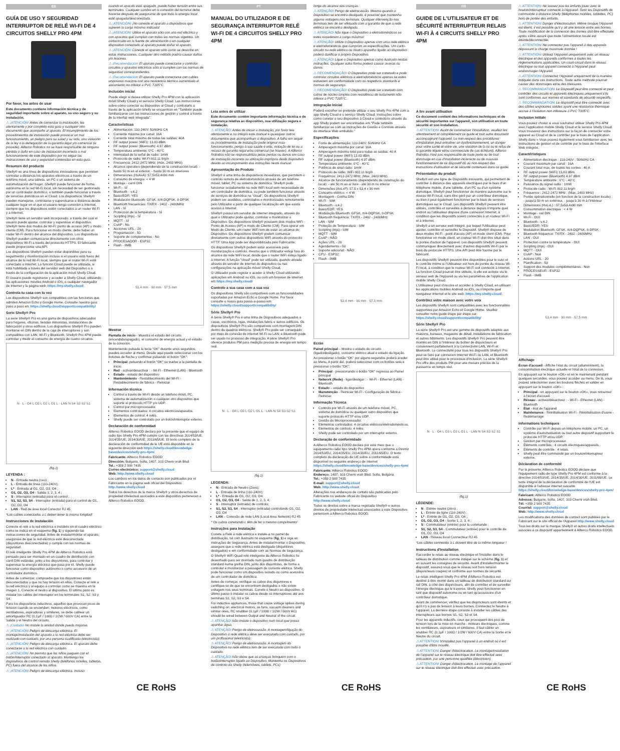ES
GUÍA DE USO Y SEGURIDAD INTERRUPTOR DE RELÉ WI-FI DE 4 CIRCUITOS SHELLY PRO 4PM
Por favor, lea antes de usar
Este documento contiene información técnica y de seguridad importante sobre el aparato, su uso seguro y su instalación.
⚠ ¡ATENCIÓN! Antes de comenzar la instalación, lea atentamente y por completo esta guía y cualquier otro documento que acompañe al aparato. El incumplimiento de los procedimientos de instalación puede provocar un mal funcionamiento, un peligro para su salud y su vida, una violación de la ley o la denegación de la garantía legal y/o comercial (si procede). Allterco Robotics no se hace responsable de ninguna pérdida o daño en caso de instalación incorrecta o mal funcionamiento de este dispositivo por no seguir las instrucciones de uso y seguridad contenidas en esta guía.
Resumen del producto
Shelly® es una línea de dispositivos innovadores que permiten controlar a distancia los aparatos eléctricos a través de un teléfono móvil, una tableta, un PC o un sistema de automatización del hogar. Shelly® puede funcionar de forma autónoma en la red Wi-Fi local, sin necesidad de ser gestionado por un controlador domótico, o también puede funcionar a través de servicios domóticos en el Cloud. Los dispositivos Shelly® pueden manejarse, controlarse y supervisarse a distancia desde cualquier lugar en el que el usuario tenga conexión a Internet, siempre que los dispositivos estén conectados a un router Wi-Fi y a Internet.
Shelly® tiene un servidor web incorporado, a través del cual el usuario puede ajustar, controlar y supervisar el dispositivo. Shelly® tiene dos modos de Wi-Fi: punto de acceso (AP) y modo cliente (CM). Para funcionar en modo cliente, debe haber un router Wi-Fi dentro del alcance del dispositivo. Los dispositivos Shelly® pueden comunicarse directamente con otros dispositivos Wi-Fi a través del protocolo HTTPS. El fabricante puede proporcionar una API.
Los dispositivos Shelly® pueden estar disponibles para su seguimiento y monitorización incluso si el usuario está fuera del alcance de la red Wi-Fi local, siempre que el router Wi-Fi esté conectado a Internet. La función Cloud puede se utilizada, si está habilitada a través del servidor web del Dispositivo o a través de la configuración de la aplicación móvil Shelly Cloud.
El Usuario puede registrarse y acceder a Shelly Cloud, utilizando las aplicaciones móviles Android o iOS, o cualquier navegador de Internet y la página web: https://my.shelly.cloud/.
Controla tu casa con tu voz
Los dispositivos Shelly® son compatibles con las funciones que admiten Amazon Echo y Google Home. Consulte nuestra guía paso a paso en: https://shelly.cloud/support/compatibility/
Serie Shelly® Pro
La serie Shelly® Pro es una gama de dispositivos adecuados para hogares, oficinas, tiendas minoristas, instalaciones de fabricación y otros edificios. Los dispositivos Shelly® Pro pueden montarse en DIN dentro de la caja de interruptores y son compatibles con LAN, Wi-Fi y Bluetooth. Shelly® Pro 4PM puede controlar y medir el consumo de energía de cuatro circuitos.
N · L · O4 L O3 L O2 L O1 L · LAN N S4 S3 S2 S1
(fig.1)
LEYENDA :
N - Entrada neutra (ceo) ;
L - Entrada de línea (110-240V);
L* - Entrada al O1, O2, O3, O4 ;
O1, O2, O3, O4 - Salida 1, 2, 3, 4 ;
S - Interruptor (entrada) para el control ;
S1, S2, S3, S4 - Interruptor (entrada) para el control de O1, O2, O3, O4
LAN - Red de área local Conector RJ 45
*Los cables conectados a L deben tener la misma longitud!
Instrucciones de instalación
Conecte el relé a la red eléctrica e instálelo en el cuadro eléctrico como se indica en el esquema (fig. 1) y siguiendo las instrucciones de seguridad. Antes de instalar/montar el aparato, asegúrese de que la red eléctrica esté desconectada (disyuntores desconectados) y cumpla con las normas de seguridad.
El relé inteligente Shelly Pro 4PM de Allterco Robotics está pensado para ser montado en un cuadro de distribución con carril DIN estándar, junto a los disyuntores, para controlar y supervisar la energía eléctrica que pasa por él. Shelly puede funcionar como dispositivo autónomo o como accesorio de un controlador domótico.
Antes de comenzar, compruebe que los disyuntores están desconectados y que no hay tensión en ellos. Conecte el relé a la red eléctrica y al equipo a controlar como se muestra en la imagen 1. Conecte el neutro al dispositivo. El último paso es instalar los cables del interruptor en los terminales S1, S2, S3 y S4.
Para los dispositivos inductivos, aquellos que provocan picos de tensión cuando se encienden: motores eléctricos, como ventiladores, aspiradoras y similares, se debe cablear un amortiguador RC (0,1μF / 100Ω / 1/2W / 600V CA) entre la Salida y el Neutro del circuito.
⚠ ¡Cuidado! No instale la unidad donde pueda mojarse.
⚠ ¡ATENCIÓN! Peligro de descarga eléctrica. El montaje/instalación del aparato a la red eléctrica debe ser realizado con cuidado, por una persona cualificada (electricista).
⚠ ¡ATENCIÓN! Peligro de descarga eléctrica. El aparato debe conectarse a la red eléctrica con cuidado.
⚠ ¡ATENCIÓN! No permita que los niños jueguen con el botón/interruptor conectado al aparato. Mantenga los dispositivos de control remoto Shelly (teléfonos móviles, tabletas, PC) fuera del alcance de los niños.
⚠ ¡ATENCIÓN! Peligro de descarga eléctrica. Incluso
cuando el aparato está apagado, puede haber tensión entre sus terminales. Cualquier cambio en la conexión del terminal debe hacerse después de asegurarse de que toda la energía local esté apagada/desconectada.
⚠ ¡ATENCIÓN! ¡No conecte el aparato a dispositivos que superen la carga máxima indicada!
⚠ ¡ATENCIÓN! Utilice el aparato sólo con una red eléctrica y con aparatos que cumplan con todas las normas vigentes. Un cortocircuito en la fuente de alimentación o en cualquier dispositivo conectado al aparato puede dañar el aparato.
⚠ ¡ATENCIÓN! Conecte el aparato sólo como se describe en estas instrucciones. Cualquier otro método podría causar daños y/o lesiones.
⚠ ¡Recomendación! El aparato puede conectarse y controlar circuitos y aparatos eléctricos sólo si cumplen con las normas de seguridad correspondientes.
⚠ ¡Recomendación! El aparato puede conectarse con cables unipolares macizos con una resistencia térmica aumentada al aislamiento no inferior a PVC T105°C.
Inclusión inicial
Puede elegir si desea utilizar Shelly Pro 4PM con la aplicación móvil Shelly Cloud y el servicio Shelly Cloud. Las instrucciones sobre cómo conectar su dispositivo al Cloud y controlarlo a través de la aplicación Shelly se encuentran en "También puede familiarizarse con las instrucciones de gestión y control a través de la interfaz web integrada".
Características
Alimentación: 110-240V; 50/60Hz CA
Corriente máxima por canal: 16A
Corriente total máxima de todas las salidas: 40A
RF output power (WiFi): 13.83 dBm
RF output power (Bluetooth): 4.97 dBm
Temperatura ambiente: 0°C - 40°C
Intensidad de la señal de radio: 1mW
Protocolo de radio: Wi-Fi 802.11 b/g/n
Frecuencia: 2412-2472 MHz; (máx. 2483 MHz)
Alcance operativo (dependiendo de la construcción local): - hasta 50 m en el exterior, - hasta 30 m en interiores
Dimensiones (HxAxA): 57,5x53,4x90 mm
Consumo de energía: < 4 W
Montaje - carril DIN
Wi-Fi - SÍ
Bluetooth - v.4.2
Basic/EDR: YES
Modulación bluetooth: GFSK, π/4-DQPSK, 8-DPSK
Bluetooth frecuencias: TX/RX - 2402 - 2480MHz
LAN - SÍ
Protección de la temperatura - SÍ
Scripting (mjs) - SÍ
MQTT - SÍ
CoAP - No
Acciones URL - 20
Programación - 50
Soporte de complementos - No
PROCESADOR - ESP32
Flash - 8MB
53,4 mm · 90 mm · 57,5 mm
Mostrar
Pantalla de inicio - Muestra el estado del circuito (encendido/apagado), el consumo de energía actual y el estado de la conexión.
Manteniendo pulsada la tecla "OK" durante unos segundos, puedes acceder al menú. Desde aquí puede seleccionar con los botones de flecha y confirmar pulsando el botón "OK":
Principal: pulsando el botón "OK" se vuelve a la pantalla de inicio.
Red - activar/desactivar : - Wi-Fi - Ethernet (LAN) - Bluetooth
Estado - estado del dispositivo
Mantenimiento - Restablecimiento del Wi-Fi - Restablecimiento de fábrica - Reiniciar
Información técnica
Control a través de Wi-Fi desde un teléfono móvil, PC, sistema de automatización o cualquier otro dispositivo que soporte el protocolo HTTP y/o UDP.
Control por microprocesador.
Elementos controlados: 4 circuitos eléctricos/aparatos.
Elementos de control: 4 relés.
Shelly puede ser controlado por un botón/interruptor externo.
Declaración de conformidad
Allterco Robotics EOOD declara por la presente que el equipo de radio tipo Shelly Pro 4PM cumple con las directivas 2014/53/UE, 2014/35/UE, 2014/30/UE, 2011/65/UE. El texto completo de la declaración de conformidad de la UE está disponible en la siguiente dirección web https://shelly.cloud/knowledge-base/devices/shelly-pro-4pm/
Fabricante: Allterco Robotics EOOD
Dirección: Bulgaria, Sofia, 1407, 103 Cherni vrah Blvd.
Tel.: +359 2 988 7435
Correo electrónico: support@shelly.cloud
Web: http://www.shelly.cloud
Los cambios en los datos de contacto son publicados por el Fabricante en la página web oficial del Dispositivo http://www.shelly.cloud
Todos los derechos de la marca Shelly® y otros derechos de propiedad intelectual asociados a este dispositivo pertenecen a Allterco Robotics EOOD.
PT
MANUAL DO UTILIZADOR E DE SEGURANÇA INTERRUPTOR RELÉ WI-FI DE 4 CIRCUITOS SHELLY PRO 4PM
Leia antes de utilizar
Este documento contém importante informação técnica e de segurança relativa ao dispositivo, sua utilização segura e instalação.
⚠ ATENÇÃO! Antes de iniciar a instalação, por favor leia atentamente e na íntegra este manual e quaisquer outros documentos que acompanham o dispositivo. A falha em seguir os procedimentos de instalação pode originar mau funcionamento, perigo à sua saúde e vida, violação de lei ou a recusa de garantia legal e/ou comercial (se houver). A Allterco Robotics não se responsabiliza pelas perdas ou danos em caso de instalação incorreta ou utilização imprópria deste dispositivo devido ao incumprimento das instruções neste manual.
Apresentação do Produto
Shelly® é uma linha de dispositivos inovadores, que permitem o controlo remoto de eletrodomésticos através de um telefone móvel, tablet, PC ou sistema de domótica. Shelly® pode funcionar isoladamente na rede WiFi local sem necessidade de um controlador de domótica, ou pode também funcionar através de serviços de domótica na "cloud". Os dispositivos Shelly® podem ser acedidos, controlados e monitorizados remotamente pelo Utilizador a partir de qualquer localização em que exista acesso à Internet.
Shelly® possui um servidor de internet integrado, através do qual o Utilizador pode ajustar, controlar e monitorizar o Dispositivo. Os dispositivos Shelly® possuem dois modos WiFi - Ponto de Acesso (AP) e modo de Cliente (CM). Para operar em Modo de Cliente, um router WiFi tem de estar ao alcance do Dispositivo. Os dispositivos Shelly® podem comunicar diretamente com outros dispositivos WiFi através do protocolo HTTP. Uma App pode ser disponibilizada pelo Fabricante.
Os dispositivos Shelly® podem estar acessíveis para monitorização e controlo, mesmo que o Utilizador esteja fora do alcance da rede WiFi local, desde que o router WiFi esteja ligado à Internet. A função "cloud" pode ser utilizada, quando ativada através do servidor de internet do dispositivo ou nas configurações na aplicação móvel Shelly Cloud.
O Utilizador pode registar e aceder à Shelly Cloud utilizando aplicações em Android ou iOS, ou com um browser de internet em https://my.shelly.cloud/
Controle a sua casa com a sua voz
Os dispositivos Shelly são compatíveis com as funcionalidades suportadas por Amazon Echo e Google Home. Por favor consulte o nosso guia passo-a-passo em: https://shelly.cloud/support/compatibility/
Série Shelly® Pro
A Série Shelly® Pro é uma linha de Dispositivos adequados a casas, escritórios, lojas, instalações fabris e outros edifícios. Os dispositivos Shelly® Pro são compatíveis com montagem DIN dentro de quadros elétricos. Shelly® Pro pode ser conseguido por meio de conexão de internet Wi-Fi ou LAN, e Bluetooth pode ser usado no processo de integração. A série Shelly® Pro oferece produtos PM para medição precisa de energia em tempo real.
N · L · O4 L O3 L O2 L O1 L · LAN N S4 S3 S2 S1
(fig.1)
LEGENDA:
N - Entrada de Neutro (Zero);
L - Entrada de linha (110-240V);
L* - Entrada de O1, O2, O3, O4;
O1, O2, O3, O4 - Saída de 1, 2, 3, 4;
S - Interruptor (entrada) de controlo;
S1, S2, S3, S4 - Interruptor (entrada) controlando O1, O2, O3, O4
LAN – Conexão de rede LAN (Local Area Network) RJ 45
* Os cabos conetando L têm de ter o mesmo comprimento!
Instruções para Instalação
Conete a Relé à rede elétrica e instale-a no painel de distribuição, tal com ilustrado no esquema (fig. 1) e siga as Instruções de Segurança. Antes de instalar/montar o Dispositivo, assegure que a rede elétrica está desligada (disjuntores desligados) e em conformidade com as Normas de Segurança.
O Shelly® WiFi Quad relé inteligente da Allterco Robotics foi desenhado para ser montado num quadro de distribuição standard numa grelha DIN, junto dos disjuntores, de forma a controlar e monitorizar a passagem de corrente elétrica. Shelly pode funcionar como um dispositivo isolado ou como acessório de um controlador de domótica.
Antes de começar, verifique os cabos dos disjuntores e certifique-se de que se encontram desligados e não existe voltagem nos seus terminais. Conete o Neutro ao dispositivo. O último passo é instalar os cabos desde os interruptores até aos terminais S1, S2, S3 e S4.
For inductive appliances, those that cause voltage spikes during switching on: electrical motors, as fans, vacuum cleaners and similar ones, RC snubber (0.1μF / 100Ω / 1/2W / 600V AC) should be wired between Output and Neutral of the circuit.
⚠ ATENÇÃO! Não instale o dispositivo num local que possa apanhar água.
⚠ ATENÇÃO! Perigo de eletrocussão. A montagem/ligação do Dispositivo à rede elétrica deve ser executada com cuidado, por um profissional (eletricista).
⚠ ATENÇÃO! Perigo de eletrocussão. A montagem do Dispositivo na rede elétrica tem de ser executada com todo o cuidado.
⚠ ATENÇÃO! Não deixe que as crianças brinquem com o botão/interruptor ligado ao Dispositivo. Mantenha os Dispositivos de controlo da Shelly (telemóveis, tablets, PCs)
longe do alcance das crianças.
⚠ ATENÇÃO! Perigo de eletrocussão. Mesmo quando o Dispositivo se encontra desligado, é possível que mantenha alguma voltagem nos terminais. Qualquer intervenção nos terminais tem de ser efetuada com a garantia de que a rede elétrica se encontra desligada.
⚠ ATENÇÃO! Não ligue o Dispositivo a eletrodomésticos se estes excederem a carga máxima!
⚠ ATENÇÃO! Utilize o Dispositivo apenas com uma rede elétrica e eletrodomésticos que cumpram as especificações. Um curto-circuito na rede elétrica ou noutro aparelho ligado ao dispositivo poderá danificar o próprio Dispositivo.
⚠ ATENÇÃO! Ligue o Dispositivo apenas como ilustrado nestas instruções. Qualquer outra forma poderá causar avarias ou danos.
⚠ RECOMENDAÇÃO! O Dispositivo pode ser conetado e pode controlar circuitos elétricos e eletrodomésticos apenas se estes estiverem em conformidade com os respetivos standards e normas de segurança.
⚠ RECOMENDAÇÃO! O Dispositivo pode ser conetado com cabos de núcleo simples com resistência de isolamento não inferior a PVC T105°C.
Integração Inicial
Poderá escolher se pretende utilizar o seu Shelly Pro 4PM com a app Shelly Cloud e o serviço Shelly Cloud. Instruções sobre como conetar o seu dispositivo à Cloud e controlá-lo através da app Shelly podem ser encontradas em "Pode também familiarizar-se com as instruções de Gestão e Controlo através do interface Web embutido."
Especificações
Fonte de alimentação: 110-240V; 50/60Hz CA
Amperagem máxima por canal: 16A
Amperagem máxima total para todas as saídas: 40 A
RF output power (WiFi) 13.83 dBm
RF output power (Bluetooth) 4.97 dBm
Temperatura ambiente: 0°C - 40°C
Potência de sinal rádio: 1mW
Protocolo de rádio: WiFi 802.11 b/g/n
Frequência: 2412-2472 MHz; (Max. 2483 MHz)
Alcance de funcionamento (dependendo da construção do local): - até 50 m ao ar livre - até 30 m no interior
Dimensões (AxLxP): 57,5 x 53,4 x 90 mm
Consumo elétrico: < 4 W
Montagem - Grelha DIN
Wi-Fi - SIM
Bluetooth - v.4.2
Basic/EDR: YES
Modulação Bluetooth: GFSK, π/4-DQPSK, 8-DPSK
Bluetooth frequência: TX/RX - 2402 - 2480MHz
LAN - SIM
Proteção de Temperatura - SIM
Scripting (mjs) - SIM
MQTT - SIM
CoAP - NÃO
Ações URL - 20
Agendamento - 50
Suporte adicional - NÃO
CPU - ESP32
Flash - 8MB
53,4 mm · 90 mm · 57,5 mm
Ecrán
Painel principal – Mostra o estado do circuito (ligado/desligado), consumo elétrico atual e estado da ligação.
Ao pressionar o botão "OK" por alguns segundos poderá aceder ao Menu. A partir daí, poderá selecionar com os botões seta e pressionar o botão "OK":
Principal - pressionando o botão "OK" regressa ao Painel principal
Network (Rede) - ligar/desligar : - Wi-Fi - Ethernet (LAN) - Bluetooth
Estado – estado do dispositivo
Manutenção - Reiniciar Wi-Fi - Configuração de fábrica - Reiniciar
Informação Técnica
Controlo por Wi-Fi através de um telefone móvel, PC, sistema de domótica ou qualquer outro dispositivo que suporte protocolo HTTP e/ou UDP.
Gestão do Microprocessador.
Elementos controlados: 4 circuitos elétricos/eletrodomésticos.
Elementos de controlo: 4 relés.
Shelly pode ser controlado por um interruptor externo.
Declaração de conformidade
A Allterco Robotics EOOD declara por este meio que o equipamento rádio tipo Shelly Pro 4PM opera conforme a Diretriz 2014/53/EU, 2014/35/EU, 2014/30/EU, 2011/65/EU. O texto completo da declaração de UE sobre a conformidade está disponível no seguinte endereço de internet https://shelly.cloud/knowledge-base/devices/shelly-pro-4pm/
Fabricante: Allterco Robotics EOOD
Endereço: 1407, 103 Cherni vrah Blvd. Sofia, Bulgária
Tel.: +359 2 988 7435
E-mail: support@shelly.cloud
Web: http://www.shelly.cloud
Alterações nos endereços de contato são publicadas pelo Fabricante no website oficial do Dispositivo http://www.shelly.cloud
Todos os direitos sobre a marca registada Shelly® e outros direitos de propriedade intelectual associados a este Dispositivo pertencem a Allterco Robotics EOOD.
FR
GUIDE DE L'UTILISATEUR ET DE SÉCURITÉ INTERRUPTEUR RELAIS WI-FI À 4 CIRCUITS SHELLY PRO 4PM
A lire avant utilisation
Ce document contient des informations techniques et de sécurité importantes sur l'appareil, son utilisation en toute sécurité et son installation.
⚠ ATTENTION! Avant de commencer l'installation, veuillez lire attentivement et complètement ce guide et tout autre document accompagnant l'appareil. Le non-respect des procédures d'installation peut entraîner un dysfonctionnement, un danger pour votre santé et votre vie, une violation de la loi ou le refus de la garantie légale et/ou commerciale (le cas échéant). Allterco Robotics n'est pas responsable de toute perte ou de tout dommage en cas d'installation incorrecte ou de mauvais fonctionnement de ce dispositif dû au non-respect des instructions d'utilisation et de sécurité contenues dans ce guide.
Présentation du produit
Shelly® est une ligne de Dispositifs innovants, qui permettent de contrôler à distance des appareils électriques par le biais d'un téléphone mobile, d'une tablette, d'un PC ou d'un système domotique. Shelly® peut fonctionner de manière autonome sur le réseau Wi-Fi local, sans être géré par un contrôleur domotique, ou bien il peut également fonctionner par le biais de services domotiques sur le Cloud. Les dispositifs Shelly® peuvent être utilisés, contrôlés et surveillés à distance depuis n'importe quel endroit où l'utilisateur dispose d'une connexion Internet, à condition que les dispositifs soient connectés à un routeur Wi-Fi et à Internet.
Shelly® a un serveur web intégré, par lequel l'Utilisateur peut ajuster, contrôler et surveiller le Dispositif. Shelly® dispose de deux modes Wi-Fi - point d'accès (AP) et mode client (CM). Pour fonctionner en mode client, un routeur Wi-Fi doit être situé dans la portée d'action de l'appareil. Les dispositifs Shelly® peuvent communiquer directement avec d'autres dispositifs Wi-Fi par le biais du protocole HTTPS. Une API peut être fournie par le fabricant.
Les dispositifs Shelly® peuvent être disponibles pour le suivi et le contrôle même si l'Utilisateur est hors de portée du réseau Wi-Fi local, à condition que le routeur Wi-Fi soit connecté à Internet. La fonction Cloud pourrait être utilisée, si elle est activée via le serveur web de l'Appareil ou via les paramètres de l'application mobile Shelly Cloud.
L'Utilisateur peut s'inscrire et accéder à Shelly Cloud, en utilisant les applications mobiles Android ou iOS, ou n'importe quel navigateur Internet et le site web: https://my.shelly.cloud/.
Contrôlez votre maison avec votre voix
Les dispositifs Shelly® sont compatibles avec les fonctionnalités supportées par Amazon Echo et Google Home. Veuillez consulter notre guide étape par étape sur: https://shelly.cloud/support/compatibility/
Série Shelly® Pro
La série Shelly® Pro est une gamme de dispositifs adaptés aux maisons, bureaux, magasins de détail, installations de fabrication et autres bâtiments. Les dispositifs Shelly® Pro peuvent être montés en DIN à l'intérieur du boîtier de disjoncteurs et conviennent parfaitement à la connectivité LAN, Wi-Fi et Bluetooth. La connectivité pour tous les dispositifs Shelly® Pro peut se faire par connexion Internet Wi-Fi ou LAN, et Bluetooth peut être utilisé pour le processus d'inclusion. La série Shelly® Pro offre des produits PM pour une mesure précise de la puissance en temps réel.
N · L · O4 L O3 L O2 L O1 L · LAN N S4 S3 S2 S1
(fig.1)
LÉGENDE:
N - Entrée neutre (zéro) ;
L - Entrée de ligne (110-240V) ;
L* - Entrée de O1, O2, O3, O4 ;
O1, O2, O3, O4 - Sortie 1, 2, 3, 4 ;
S - Commutateur (entrée) pour la commande ;
S1, S2, S3, S4 - Commutateur (entrée) pour le contrôle de O1, O2, O3, O4
LAN - Réseau local Connecteur RJ 45
*Les câbles connectés à L doivent être de la même longueur !
Instructions d'installation
Raccorder le relais au réseau électrique et l'installer dans le tableau de distribution comme indiqué sur le schéma (fig. 1) et en suivant les consignes de sécurité. Avant d'installer/monter le dispositif, assurez-vous que le réseau soit hors tension (disjoncteurs coupés) et conforme aux normes de sécurité.
Le relais intelligent Shelly Pro 4PM d'Allterco Robotics est destiné à être monté dans un tableau de distribution standard sur rail DIN, à côté des disjoncteurs, afin de contrôler et de surveiller l'énergie électrique qui le traverse. Shelly peut fonctionner en tant que dispositif autonome ou en tant qu'accessoire d'un contrôleur domotique.
Avant de commencer, vérifiez que les disjoncteurs sont éteints et qu'il n'y a pas de tension à leurs bornes. Connectez le Neutre à l'appareil. La dernière étape consiste à installer les câbles des interrupteurs aux bornes S1, S2, S3 et S4.
Pour les appareils inductifs, ceux qui provoquent des pics de tension lors de la mise en marche : moteurs électriques, comme les ventilateurs, aspirateurs et similaires, il faut câbler un snubber RC (0,1μF / 100Ω / 1/2W / 600V CA) entre la Sortie et le Neutre du circuit.
⚠ ATTENTION! N'installez pas l'appareil à un endroit où il est possible d'être mouillé.
⚠ ATTENTION! Danger d'électrocution. Le montage/installation de l'appareil sur le réseau électrique doit être effectué avec précaution, par une personne qualifiée (électricien).
⚠ ATTENTION! Danger d'électrocution. Le montage de l'appareil sur le réseau électrique doit être effectué avec précaution.
⚠ ATTENTION! Ne laissez pas les enfants jouer avec le bouton/interrupteur connecté à l'Appareil. Tenir les Dispositifs de commande à distance Shelly (téléphones mobiles, tablettes, PC) hors de portée des enfants.
⚠ ATTENTION! Danger d'électrocution. Même lorsque l'Appareil est éteint, il est possible qu'il y ait une tension entre ses bornes. Toute modification de la connexion des bornes doit être effectuée après s'être assuré que toute l'alimentation locale est éteinte/déconnectée.
⚠ ATTENTION! Ne connectez pas l'appareil à des appareils dépassant la charge maximale donnée !
⚠ ATTENTION! Utilisez l'Appareil uniquement avec un réseau électrique et des appareils conformes à toutes les réglementations applicables. Un court-circuit dans le réseau électrique ou tout appareil connecté à l'Appareil peut endommager l'Appareil.
⚠ ATTENTION! Connectez l'Appareil uniquement de la manière indiquée dans ces instructions. Toute autre méthode pourrait causer des dommages et/ou des blessures.
⚠ RECOMMANDATION! Le Dispositif peut être connecté et peut contrôler des circuits et appareils électriques uniquement s'ils sont conformes aux normes et standards de sécurité respectifs.
⚠ RECOMMANDATION! Le dispositif peut être connecté avec des câbles unipolaires solides ayant une résistance thermique accrue à l'isolation non inférieure à PVC T105°C.
Inclusion initiale
Vous pouvez choisir si vous souhaitez utiliser Shelly Pro 4PM avec l'application mobile Shelly Cloud et le service Shelly Cloud. Vous trouverez des instructions sur la façon de connecter votre appareil au Cloud et de le contrôler par le biais de l'application Shelly dans « Vous pouvez également vous familiariser avec les instructions de gestion et de contrôle par le biais de l'interface Web intégrée.
Caractéristiques
Alimentation électrique : 110-240V ; 50/60Hz CA
Courant maximum par canal : 16A
Courant total max. de toutes les sorties : 40 A
RF output power (WiFi) 13.83 dBm
RF output power (Bluetooth) 4.97 dBm
Température ambiante : 0°C - 40°C
Puissance du signal radio : 1mW
Protocole radio : Wi-Fi 802.11 b/g/n
Fréquence : 2412-2472 MHz ; (Max. 2483 MHz)
Portée opérationnelle (en fonction de la construction locale) : - jusqu'à 50 m en extérieur, - jusqu'à 30 m à l'intérieur
Dimensions (HxLxL) : 57,5x53,4x90 mm
Consommation électrique : < 4 W
Montage - rail DIN
Wi-Fi - OUI
Bluetooth - v.4.2
Basic/EDR: YES
Modulation Bluetooth: GFSK, π/4-DQPSK, 8-DPSK
Bluetooth fréquence: TX/RX - 2402 - 2480MHz
LAN - OUI
Protection contre la température - OUI
Scripting (mjs) - OUI
MQTT - OUI
CoAP - Non
Actions URL - 20
Planification - 50
Support des modules complémentaires - Non
PROCESSEUR - ESP32
Flash - 8MB
53,4 mm · 90 mm · 57,5 mm
Affichage
Écran d'accueil - Affiche l'état du circuit (allumé/éteint), la consommation électrique actuelle et l'état de la connexion.
En appuyant sur le bouton «OK» et en le maintenant pendant quelques secondes, vous pouvez accéder au menu. De là, vous pouvez sélectionner avec les boutons fléchés et valider en appuyant sur le bouton «OK» :
Principal - en appuyant sur le bouton «OK», vous retournez à l'écran d'accueil.
Réseau - activez/désactivez : - Wi-Fi - Ethernet (LAN) - Bluetooth
État - état de l'appareil
Maintenance - Réinitialisation Wi-Fi - Réinitialisation d'usine - Redémarrage
Informations techniques
Contrôle par Wi-Fi depuis un téléphone mobile, un PC, un système d'automatisation ou tout autre dispositif supportant le protocole HTTP et/ou UDP.
Gestion par microprocesseur.
Éléments contrôlés : 4 circuits électriques/appareils.
Éléments de contrôle : 4 relais.
Shelly peut être commandé par un bouton/interrupteur externe.
Déclaration de conformité
Par la présente, Allterco Robotics EOOD déclare que l'équipement radio de type Shelly Pro 4PM est conforme à la directive 2014/53/UE, 2014/35/UE, 2014/30/UE, 2011/65/UE. Le texte intégral de la déclaration de conformité de l'UE est disponible à l'adresse internet suivante https://shelly.cloud/knowledge-base/devices/shelly-pro-4pm/
Fabricant: Allterco Robotics EOOD
Adresse: Bulgarie, Sofia, 1407, 103 Cherni vrah Blvd.
Tél: +359 2 988 7435
Courriel: support@shelly.cloud
Web: http://www.shelly.cloud
Les modifications des données de contact sont publiées par le Fabricant sur le site officiel de l'Appareil http://www.shelly.cloud
Tous les droits sur la marque Shelly® et autres droits intellectuels associés à ce dispositif appartiennent à Allterco Robotics EOOD.
CE RoHS
CE RoHS
CE RoHS